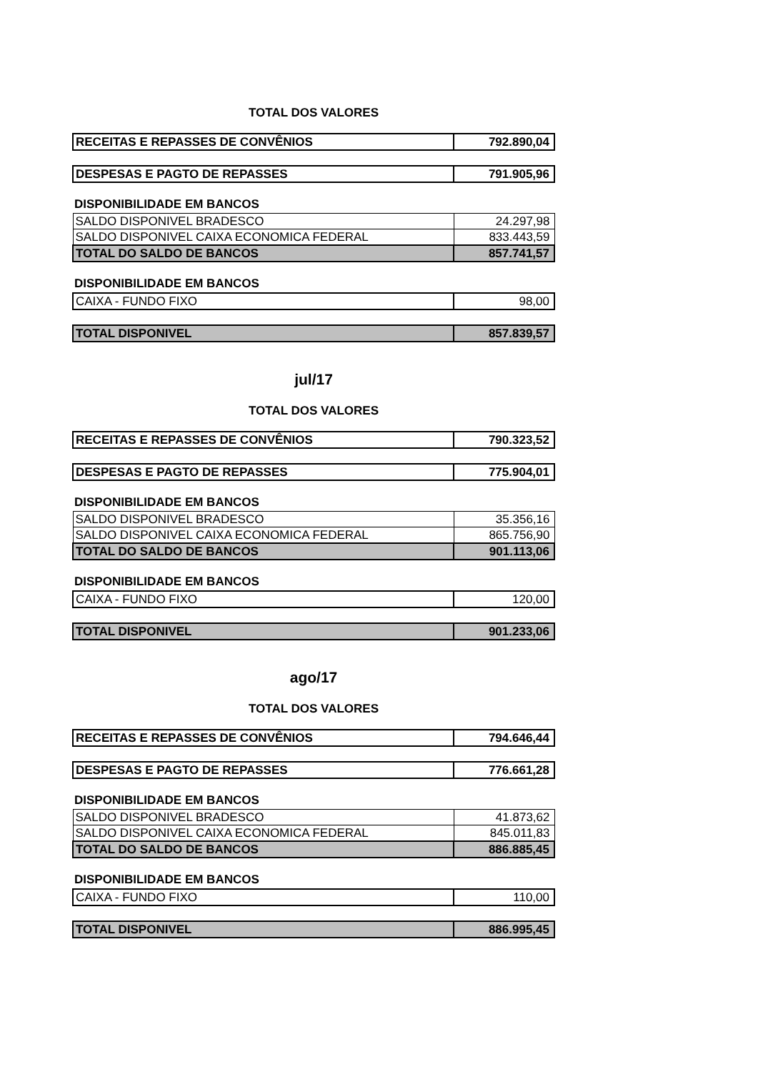TOTAL DOS VALORES
| RECEITAS E REPASSES DE CONVÊNIOS | 792.890,04 |
| DESPESAS E PAGTO DE REPASSES | 791.905,96 |
DISPONIBILIDADE EM BANCOS
| SALDO DISPONIVEL BRADESCO | 24.297,98 |
| SALDO DISPONIVEL CAIXA ECONOMICA FEDERAL | 833.443,59 |
| TOTAL DO SALDO DE BANCOS | 857.741,57 |
DISPONIBILIDADE EM BANCOS
| CAIXA - FUNDO FIXO | 98,00 |
| TOTAL DISPONIVEL | 857.839,57 |
jul/17
TOTAL DOS VALORES
| RECEITAS E REPASSES DE CONVÊNIOS | 790.323,52 |
| DESPESAS E PAGTO DE REPASSES | 775.904,01 |
DISPONIBILIDADE EM BANCOS
| SALDO DISPONIVEL BRADESCO | 35.356,16 |
| SALDO DISPONIVEL CAIXA ECONOMICA FEDERAL | 865.756,90 |
| TOTAL DO SALDO DE BANCOS | 901.113,06 |
DISPONIBILIDADE EM BANCOS
| CAIXA - FUNDO FIXO | 120,00 |
| TOTAL DISPONIVEL | 901.233,06 |
ago/17
TOTAL DOS VALORES
| RECEITAS E REPASSES DE CONVÊNIOS | 794.646,44 |
| DESPESAS E PAGTO DE REPASSES | 776.661,28 |
DISPONIBILIDADE EM BANCOS
| SALDO DISPONIVEL BRADESCO | 41.873,62 |
| SALDO DISPONIVEL CAIXA ECONOMICA FEDERAL | 845.011,83 |
| TOTAL DO SALDO DE BANCOS | 886.885,45 |
DISPONIBILIDADE EM BANCOS
| CAIXA - FUNDO FIXO | 110,00 |
| TOTAL DISPONIVEL | 886.995,45 |